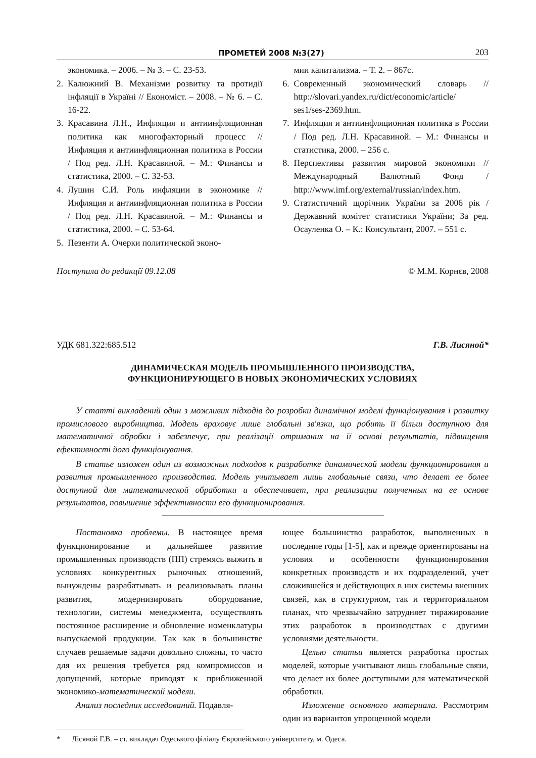ПРОМЕТЕЙ 2008 №3(27) 203
экономика. – 2006. – № 3. – С. 23-53.
2. Калюжний В. Механізми розвитку та протидії інфляції в Україні // Економіст. – 2008. – № 6. – С. 16-22.
3. Красавина Л.Н., Инфляция и антиинфляционная политика как многофакторный процесс // Инфляция и антиинфляционная политика в России / Под ред. Л.Н. Красавиной. – М.: Финансы и статистика, 2000. – С. 32-53.
4. Лушин С.И. Роль инфляции в экономике // Инфляция и антиинфляционная политика в России / Под ред. Л.Н. Красавиной. – М.: Финансы и статистика, 2000. – С. 53-64.
5. Пезенти А. Очерки политической эконо-
мии капитализма. – Т. 2. – 867с.
6. Современный экономический словарь // http://slovari.yandex.ru/dict/economic/article/ ses1/ses-2369.htm.
7. Инфляция и антиинфляционная политика в России / Под ред. Л.Н. Красавиной. – М.: Финансы и статистика, 2000. – 256 с.
8. Перспективы развития мировой экономики // Международный Валютный Фонд / http://www.imf.org/external/russian/index.htm.
9. Статистичний щорічник України за 2006 рік / Державний комітет статистики України; За ред. Осауленка О. – К.: Консультант, 2007. – 551 с.
Поступила до редакції 09.12.08 © М.М. Корнєв, 2008
УДК 681.322:685.512 Г.В. Лисяной*
ДИНАМИЧЕСКАЯ МОДЕЛЬ ПРОМЫШЛЕННОГО ПРОИЗВОДСТВА,
ФУНКЦИОНИРУЮЩЕГО В НОВЫХ ЭКОНОМИЧЕСКИХ УСЛОВИЯХ
У статті викладений один з можливих підходів до розробки динамічної моделі функціонування і розвитку промислового виробництва. Модель враховує лише глобальні зв'язки, що робить її більш доступною для математичної обробки і забезпечує, при реалізації отриманих на її основі результатів, підвищення ефективності його функціонування.
В статье изложен один из возможных подходов к разработке динамической модели функционирования и развития промышленного производства. Модель учитывает лишь глобальные связи, что делает ее более доступной для математической обработки и обеспечивает, при реализации полученных на ее основе результатов, повышение эффективности его функционирования.
Постановка проблемы. В настоящее время функционирование и дальнейшее развитие промышленных производств (ПП) стремясь выжить в условиях конкурентных рыночных отношений, вынуждены разрабатывать и реализовывать планы развития, модернизировать оборудование, технологии, системы менеджмента, осуществлять постоянное расширение и обновление номенклатуры выпускаемой продукции. Так как в большинстве случаев решаемые задачи довольно сложны, то часто для их решения требуется ряд компромиссов и допущений, которые приводят к приближенной экономико-математической модели.
Анализ последних исследований. Подавля-
ющее большинство разработок, выполненных в последние годы [1-5], как и прежде ориентированы на условия и особенности функционирования конкретных производств и их подразделений, учет сложившейся и действующих в них системы внешних связей, как в структурном, так и территориальном планах, что чрезвычайно затрудняет тиражирование этих разработок в производствах с другими условиями деятельности.
Целью статьи является разработка простых моделей, которые учитывают лишь глобальные связи, что делает их более доступными для математической обработки.
Изложение основного материала. Рассмотрим один из вариантов упрощенной модели
* Лісяной Г.В. – ст. викладач Одеського філіалу Європейського університету, м. Одеса.